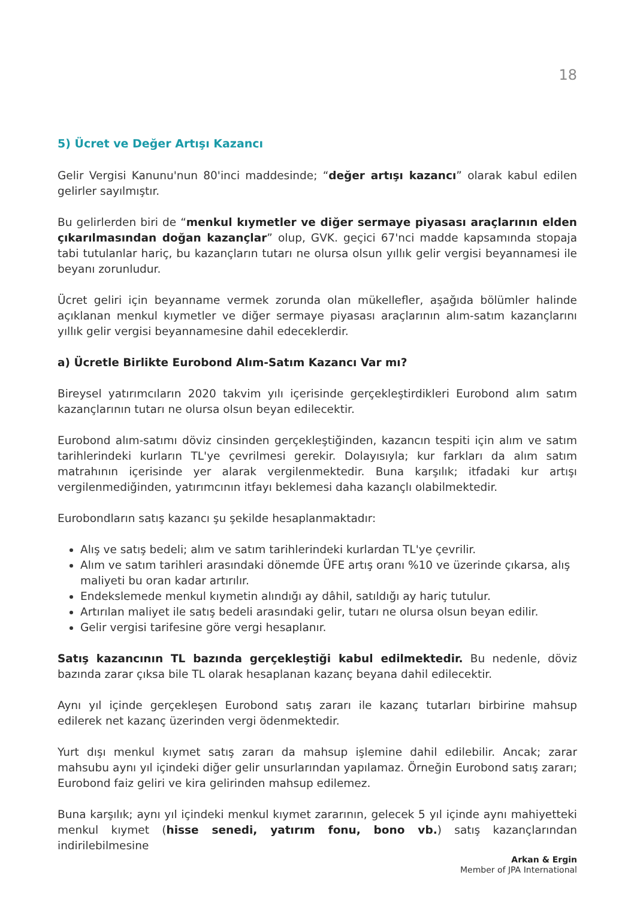18
5) Ücret ve Değer Artışı Kazancı
Gelir Vergisi Kanunu'nun 80'inci maddesinde; “değer artışı kazancı” olarak kabul edilen gelirler sayılmıştır.
Bu gelirlerden biri de “menkul kıymetler ve diğer sermaye piyasası araçlarının elden çıkarılmasından doğan kazançlar” olup, GVK. geçici 67'nci madde kapsamında stopaja tabi tutulanlar hariç, bu kazançların tutarı ne olursa olsun yıllık gelir vergisi beyannamesi ile beyanı zorunludur.
Ücret geliri için beyanname vermek zorunda olan mükellefler, aşağıda bölümler halinde açıklanan menkul kıymetler ve diğer sermaye piyasası araçlarının alım-satım kazançlarını yıllık gelir vergisi beyannamesine dahil edeceklerdir.
a) Ücretle Birlikte Eurobond Alım-Satım Kazancı Var mı?
Bireysel yatırımcıların 2020 takvim yılı içerisinde gerçekleştirdikleri Eurobond alım satım kazançlarının tutarı ne olursa olsun beyan edilecektir.
Eurobond alım-satımı döviz cinsinden gerçekleştiğinden, kazancın tespiti için alım ve satım tarihlerindeki kurların TL'ye çevrilmesi gerekir. Dolayısıyla; kur farkları da alım satım matrahının içerisinde yer alarak vergilenmektedir. Buna karşılık; itfadaki kur artışı vergilenmediğinden, yatırımcının itfayı beklemesi daha kazançlı olabilmektedir.
Eurobondların satış kazancı şu şekilde hesaplanmaktadır:
Alış ve satış bedeli; alım ve satım tarihlerindeki kurlardan TL'ye çevrilir.
Alım ve satım tarihleri arasındaki dönemde ÜFE artış oranı %10 ve üzerinde çıkarsa, alış maliyeti bu oran kadar artırılır.
Endekslemede menkul kıymetin alındığı ay dâhil, satıldığı ay hariç tutulur.
Artırılan maliyet ile satış bedeli arasındaki gelir, tutarı ne olursa olsun beyan edilir.
Gelir vergisi tarifesine göre vergi hesaplanır.
Satış kazancının TL bazında gerçekleştiği kabul edilmektedir. Bu nedenle, döviz bazında zarar çıksa bile TL olarak hesaplanan kazanç beyana dahil edilecektir.
Aynı yıl içinde gerçekleşen Eurobond satış zararı ile kazanç tutarları birbirine mahsup edilerek net kazanç üzerinden vergi ödenmektedir.
Yurt dışı menkul kıymet satış zararı da mahsup işlemine dahil edilebilir. Ancak; zarar mahsubu aynı yıl içindeki diğer gelir unsurlarından yapılamaz. Örneğin Eurobond satış zararı; Eurobond faiz geliri ve kira gelirinden mahsup edilemez.
Buna karşılık; aynı yıl içindeki menkul kıymet zararının, gelecek 5 yıl içinde aynı mahiyetteki menkul kıymet (hisse senedi, yatırım fonu, bono vb.) satış kazançlarından indirilebilmesine
Arkan & Ergin
Member of JPA International